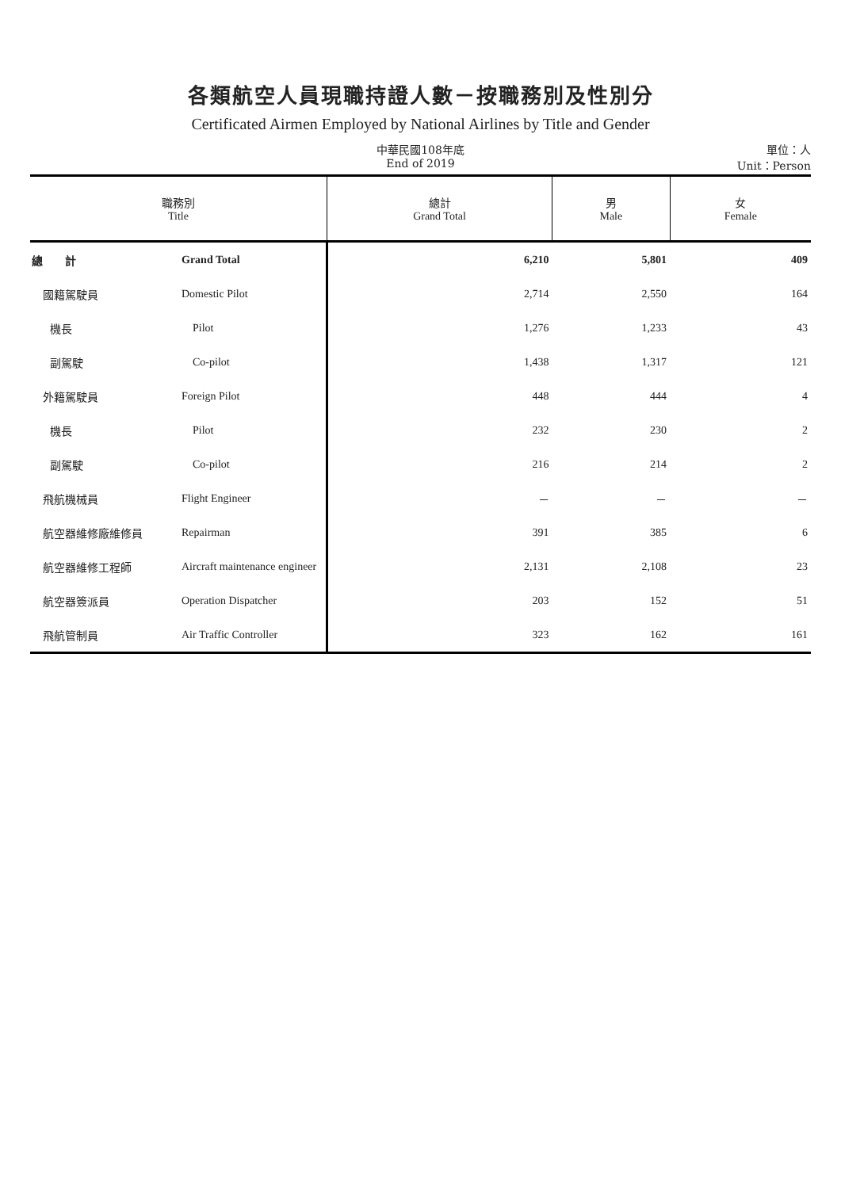各類航空人員現職持證人數－按職務別及性別分
Certificated Airmen Employed by National Airlines by Title and Gender
中華民國108年底
End of 2019
單位：人
Unit：Person
| 職務別 Title | | 總計 Grand Total | 男 Male | 女 Female |
| --- | --- | --- | --- | --- |
| 總 計 | Grand Total | 6,210 | 5,801 | 409 |
| 國籍駕駛員 | Domestic Pilot | 2,714 | 2,550 | 164 |
| 機長 | Pilot | 1,276 | 1,233 | 43 |
| 副駕駛 | Co-pilot | 1,438 | 1,317 | 121 |
| 外籍駕駛員 | Foreign Pilot | 448 | 444 | 4 |
| 機長 | Pilot | 232 | 230 | 2 |
| 副駕駛 | Co-pilot | 216 | 214 | 2 |
| 飛航機械員 | Flight Engineer | － | － | － |
| 航空器維修廠維修員 | Repairman | 391 | 385 | 6 |
| 航空器維修工程師 | Aircraft maintenance engineer | 2,131 | 2,108 | 23 |
| 航空器簽派員 | Operation Dispatcher | 203 | 152 | 51 |
| 飛航管制員 | Air Traffic Controller | 323 | 162 | 161 |